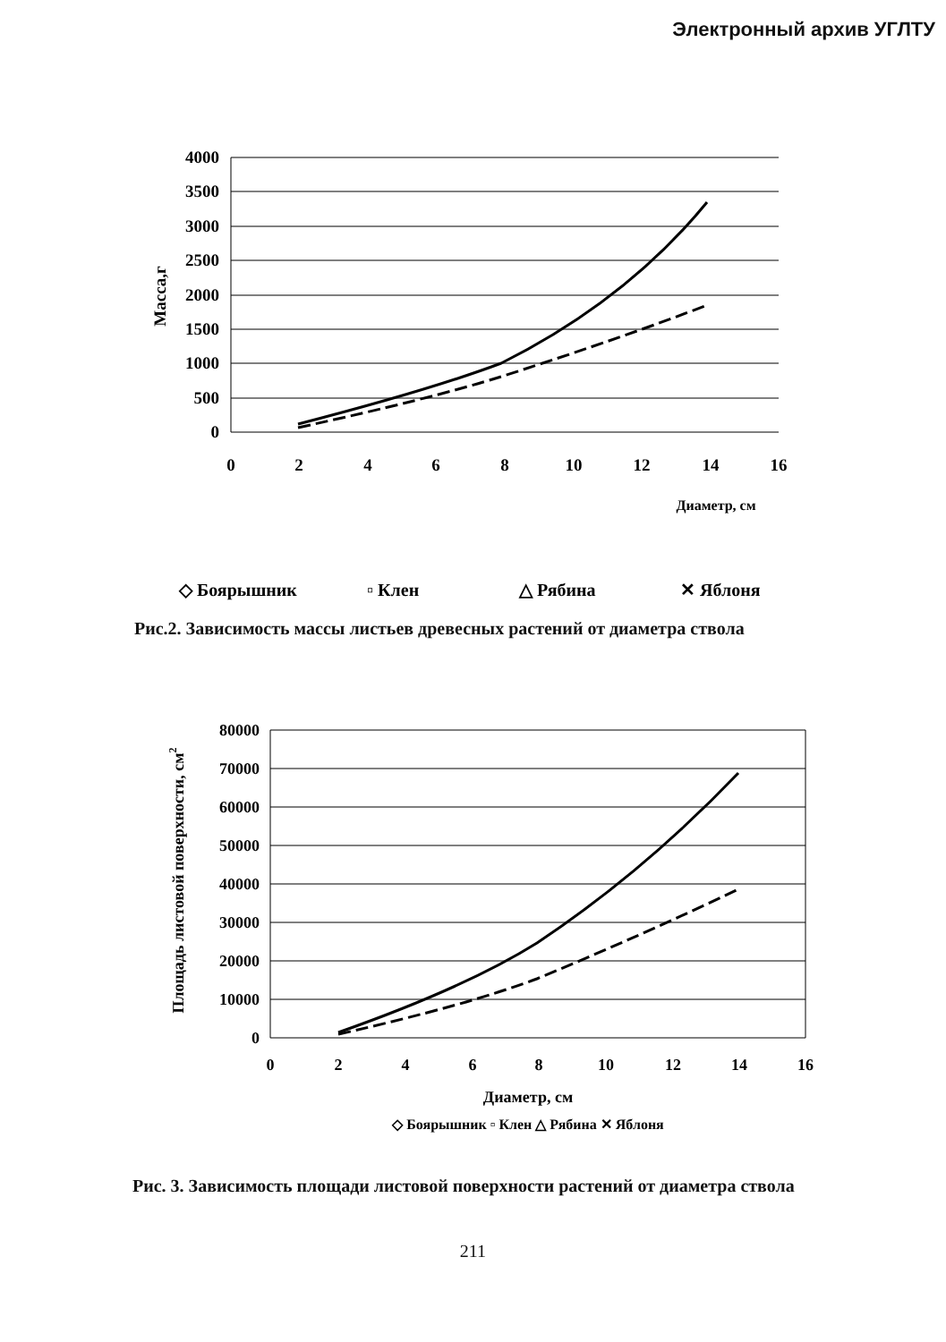Электронный архив УГЛТУ
4000
3500
3000
2500
2000
1500
1000
500
0
0
2
4
6
8
10
12
14
16
Масса,г
Диаметр, см
◇ Боярышник
▫ Клен
△ Рябина
✕ Яблоня
Рис.2. Зависимость массы листьев древесных растений от диаметра ствола
80000
70000
60000
50000
40000
30000
20000
10000
0
0
2
4
6
8
10
12
14
16
Площадь листовой поверхности, см2
Диаметр, см
◇ Боярышник ▫ Клен △ Рябина ✕ Яблоня
Рис. 3. Зависимость площади листовой поверхности растений от диаметра ствола
211